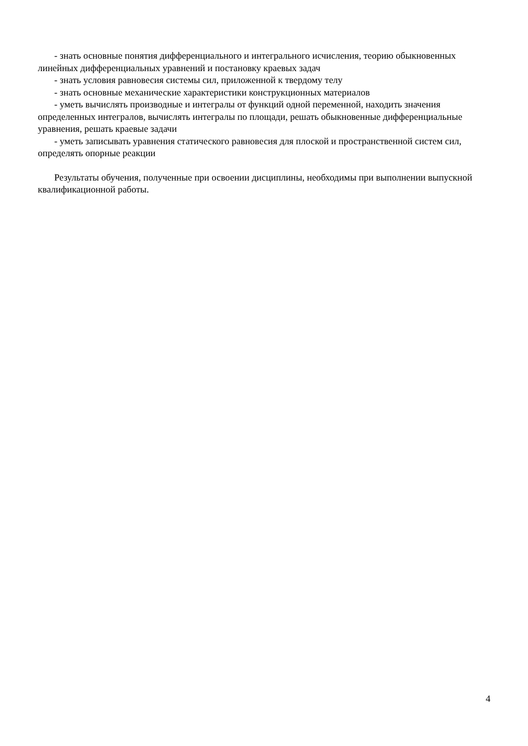- знать основные понятия дифференциального и интегрального исчисления, теорию обыкновенных линейных дифференциальных уравнений и постановку краевых задач
- знать условия равновесия системы сил, приложенной к твердому телу
- знать основные механические характеристики конструкционных материалов
- уметь вычислять производные и интегралы от функций одной переменной, находить значения определенных интегралов, вычислять интегралы по площади, решать обыкновенные дифференциальные уравнения, решать краевые задачи
- уметь записывать уравнения статического равновесия для плоской и пространственной систем сил, определять опорные реакции
Результаты обучения, полученные при освоении дисциплины, необходимы при выполнении выпускной квалификационной работы.
4